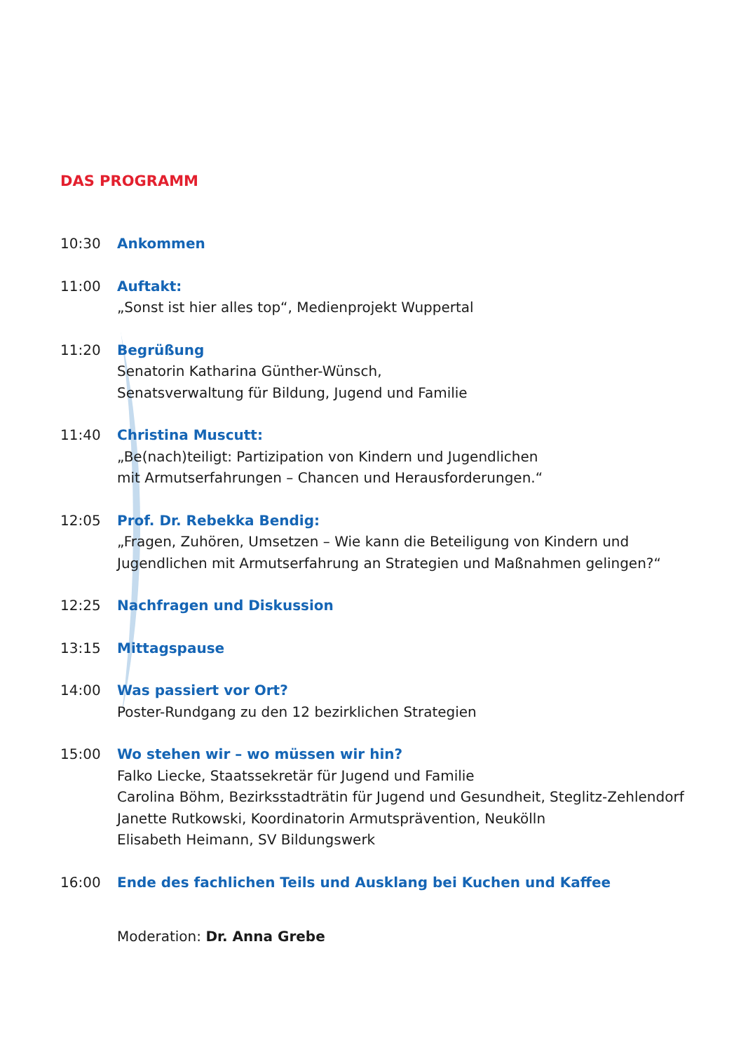DAS PROGRAMM
10:30 Ankommen
11:00 Auftakt:
„Sonst ist hier alles top“, Medienprojekt Wuppertal
11:20 Begrüßung
Senatorin Katharina Günther-Wünsch,
Senatsverwaltung für Bildung, Jugend und Familie
11:40 Christina Muscutt:
„Be(nach)teiligt: Partizipation von Kindern und Jugendlichen
mit Armutserfahrungen – Chancen und Herausforderungen.“
12:05 Prof. Dr. Rebekka Bendig:
„Fragen, Zuhören, Umsetzen – Wie kann die Beteiligung von Kindern und
Jugendlichen mit Armutserfahrung an Strategien und Maßnahmen gelingen?“
12:25 Nachfragen und Diskussion
13:15 Mittagspause
14:00 Was passiert vor Ort?
Poster-Rundgang zu den 12 bezirklichen Strategien
15:00 Wo stehen wir – wo müssen wir hin?
Falko Liecke, Staatssekretär für Jugend und Familie
Carolina Böhm, Bezirksstadträtin für Jugend und Gesundheit, Steglitz-Zehlendorf
Janette Rutkowski, Koordinatorin Armutsprävention, Neukölln
Elisabeth Heimann, SV Bildungswerk
16:00 Ende des fachlichen Teils und Ausklang bei Kuchen und Kaffee
Moderation: Dr. Anna Grebe